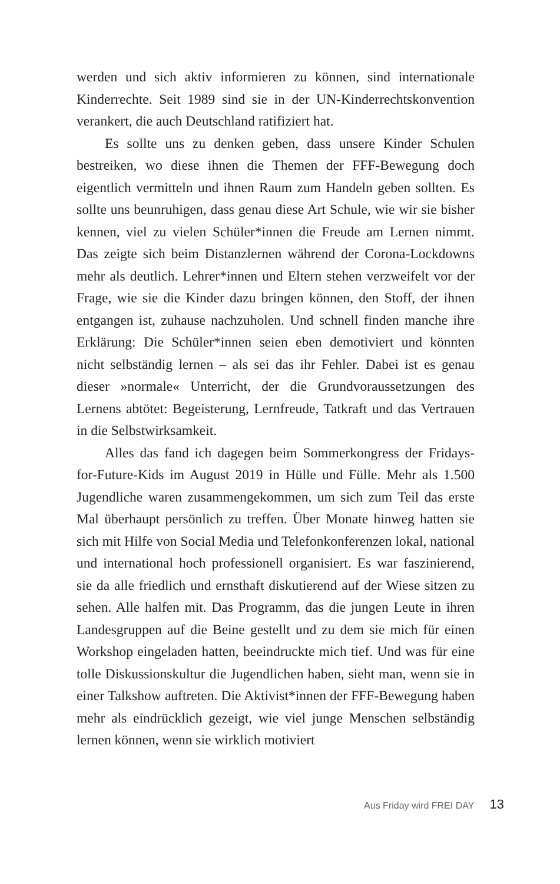werden und sich aktiv informieren zu können, sind internationale Kinderrechte. Seit 1989 sind sie in der UN-Kinderrechtskonvention verankert, die auch Deutschland ratifiziert hat.
Es sollte uns zu denken geben, dass unsere Kinder Schulen bestreiken, wo diese ihnen die Themen der FFF-Bewegung doch eigentlich vermitteln und ihnen Raum zum Handeln geben sollten. Es sollte uns beunruhigen, dass genau diese Art Schule, wie wir sie bisher kennen, viel zu vielen Schüler*innen die Freude am Lernen nimmt. Das zeigte sich beim Distanzlernen während der Corona-Lockdowns mehr als deutlich. Lehrer*innen und Eltern stehen verzweifelt vor der Frage, wie sie die Kinder dazu bringen können, den Stoff, der ihnen entgangen ist, zuhause nachzuholen. Und schnell finden manche ihre Erklärung: Die Schüler*innen seien eben demotiviert und könnten nicht selbständig lernen – als sei das ihr Fehler. Dabei ist es genau dieser »normale« Unterricht, der die Grundvoraussetzungen des Lernens abtötet: Begeisterung, Lernfreude, Tatkraft und das Vertrauen in die Selbstwirksamkeit.
Alles das fand ich dagegen beim Sommerkongress der Fridays-for-Future-Kids im August 2019 in Hülle und Fülle. Mehr als 1.500 Jugendliche waren zusammengekommen, um sich zum Teil das erste Mal überhaupt persönlich zu treffen. Über Monate hinweg hatten sie sich mit Hilfe von Social Media und Telefonkonferenzen lokal, national und international hoch professionell organisiert. Es war faszinierend, sie da alle friedlich und ernsthaft diskutierend auf der Wiese sitzen zu sehen. Alle halfen mit. Das Programm, das die jungen Leute in ihren Landesgruppen auf die Beine gestellt und zu dem sie mich für einen Workshop eingeladen hatten, beeindruckte mich tief. Und was für eine tolle Diskussionskultur die Jugendlichen haben, sieht man, wenn sie in einer Talkshow auftreten. Die Aktivist*innen der FFF-Bewegung haben mehr als eindrücklich gezeigt, wie viel junge Menschen selbständig lernen können, wenn sie wirklich motiviert
Aus Friday wird FREI DAY 13